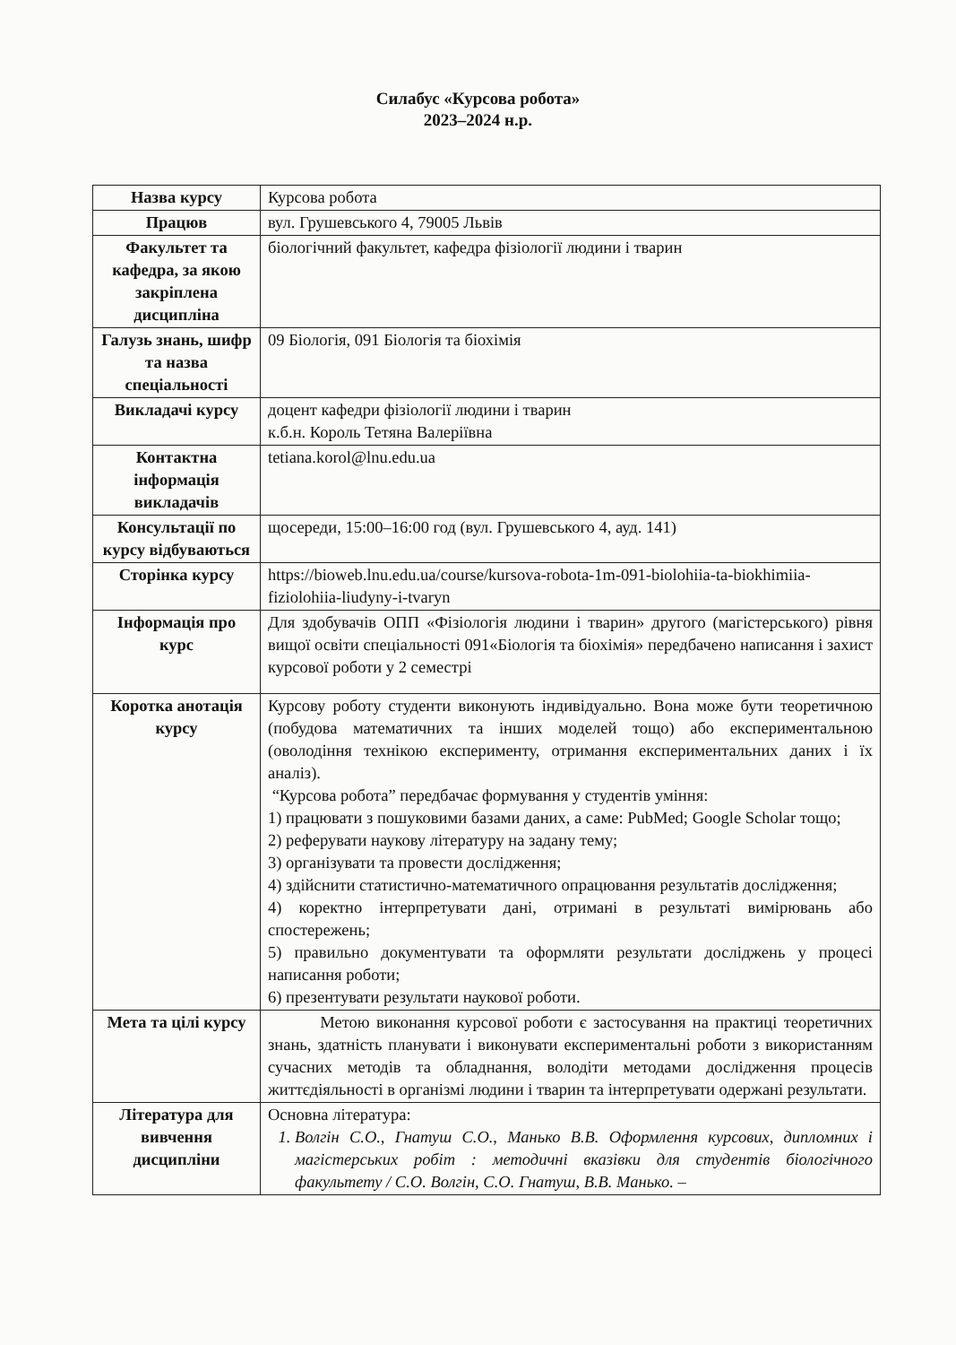Силабус «Курсова робота»
2023–2024 н.р.
| Назва курсу | Курсова робота |
| Працюв | вул. Грушевського 4, 79005 Львів |
| Факультет та кафедра, за якою закріплена дисципліна | біологічний факультет, кафедра фізіології людини і тварин |
| Галузь знань, шифр та назва спеціальності | 09 Біологія, 091 Біологія та біохімія |
| Викладачі курсу | доцент кафедри фізіології людини і тварин к.б.н. Король Тетяна Валеріївна |
| Контактна інформація викладачів | tetiana.korol@lnu.edu.ua |
| Консультації по курсу відбуваються | щосереди, 15:00–16:00 год (вул. Грушевського 4, ауд. 141) |
| Сторінка курсу | https://bioweb.lnu.edu.ua/course/kursova-robota-1m-091-biolohiia-ta-biokhimiia-fiziolohiia-liudyny-i-tvaryn |
| Інформація про курс | Для здобувачів ОПП «Фізіологія людини і тварин» другого (магістерського) рівня вищої освіти спеціальності 091«Біологія та біохімія» передбачено написання і захист курсової роботи у 2 семестрі |
| Коротка анотація курсу | Курсову роботу студенти виконують індивідуально. Вона може бути теоретичною (побудова математичних та інших моделей тощо) або експериментальною (оволодіння технікою експерименту, отримання експериментальних даних і їх аналіз). “Курсова робота” передбачає формування у студентів уміння: 1) працювати з пошуковими базами даних, а саме: PubMed; Google Scholar тощо; 2) реферувати наукову літературу на задану тему; 3) організувати та провести дослідження; 4) здійснити статистично-математичного опрацювання результатів дослідження; 4) коректно інтерпретувати дані, отримані в результаті вимірювань або спостережень; 5) правильно документувати та оформляти результати досліджень у процесі написання роботи; 6) презентувати результати наукової роботи. |
| Мета та цілі курсу | Метою виконання курсової роботи є застосування на практиці теоретичних знань, здатність планувати і виконувати експериментальні роботи з використанням сучасних методів та обладнання, володіти методами дослідження процесів життєдіяльності в організмі людини і тварин та інтерпретувати одержані результати. |
| Література для вивчення дисципліни | Основна література: 1. Волгін С.О., Гнатуш С.О., Манько В.В. Оформлення курсових, дипломних і магістерських робіт : методичні вказівки для студентів біологічного факультету / С.О. Волгін, С.О. Гнатуш, В.В. Манько. – |